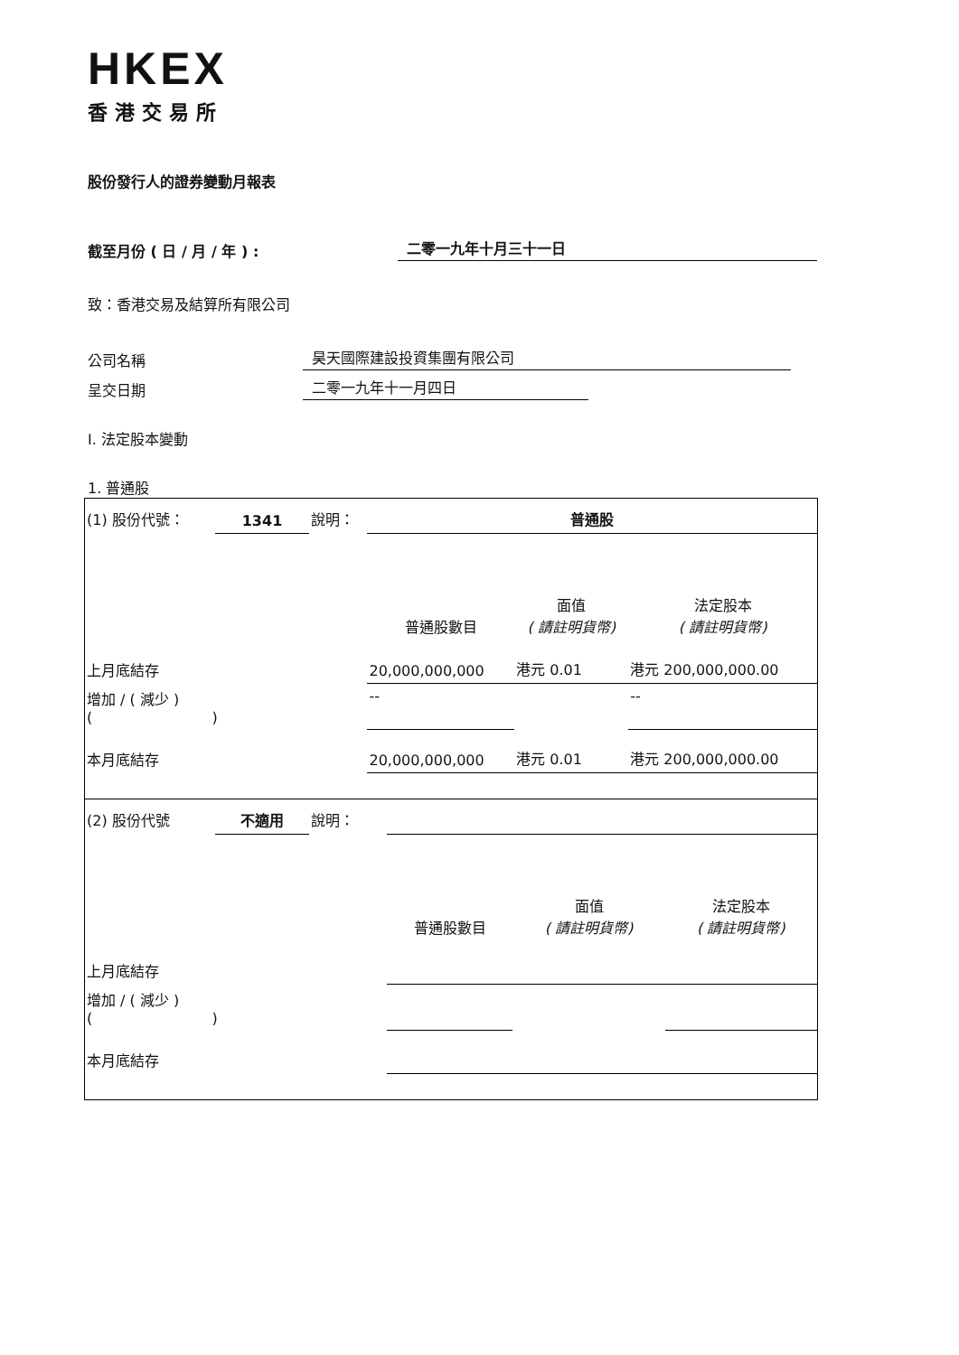HKEX
香港交易所
股份發行人的證券變動月報表
截至月份 ( 日 / 月 / 年 ) :
二零一九年十月三十一日
致：香港交易及結算所有限公司
公司名稱
昊天國際建設投資集團有限公司
呈交日期
二零一九年十一月四日
I. 法定股本變動
1. 普通股
| (1) 股份代號： | 1341 | 說明： | 普通股 | | |
| | | | 普通股數目 | 面值 ( 請註明貨幣) | 法定股本 ( 請註明貨幣) |
| 上月底結存 | | | 20,000,000,000 | 港元 0.01 | 港元 200,000,000.00 |
| 增加 / ( 減少 ) ( ) | | | -- | | -- |
| 本月底結存 | | | 20,000,000,000 | 港元 0.01 | 港元 200,000,000.00 |
| (2) 股份代號 | 不適用 | 說明： | | | |
| | | | 普通股數目 | 面值 ( 請註明貨幣) | 法定股本 ( 請註明貨幣) |
| 上月底結存 | | | | | |
| 增加 / ( 減少 ) ( ) | | | | | |
| 本月底結存 | | | | | |